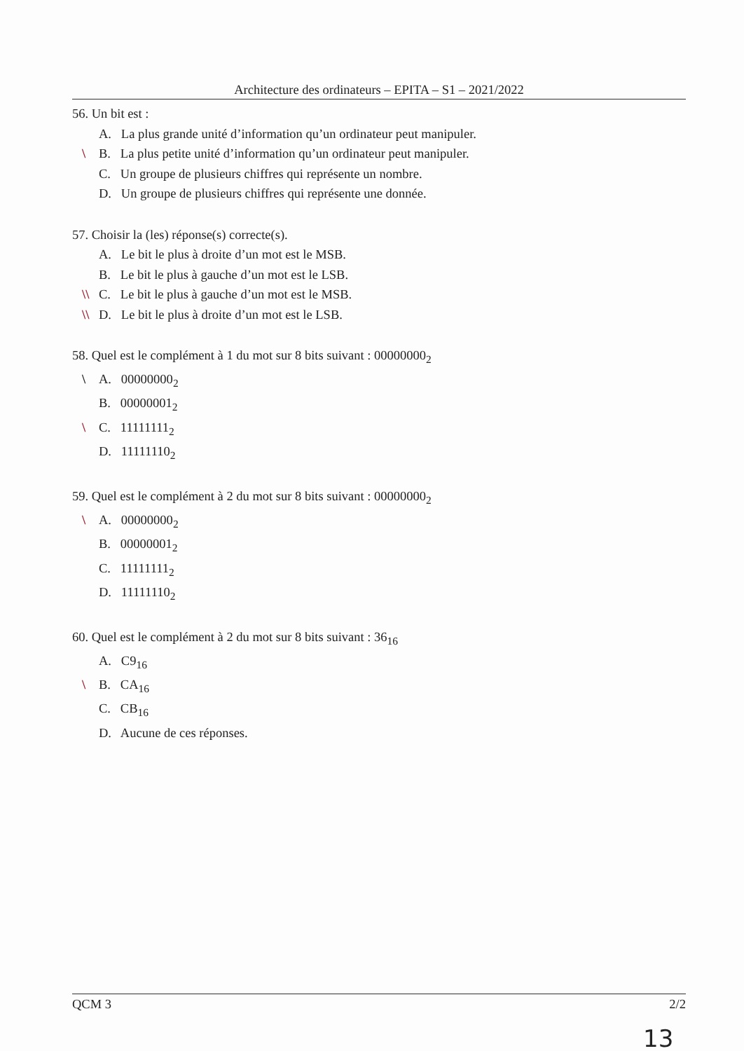Architecture des ordinateurs – EPITA – S1 – 2021/2022
56. Un bit est :
A. La plus grande unité d’information qu’un ordinateur peut manipuler.
\ B. La plus petite unité d’information qu’un ordinateur peut manipuler.
C. Un groupe de plusieurs chiffres qui représente un nombre.
D. Un groupe de plusieurs chiffres qui représente une donnée.
57. Choisir la (les) réponse(s) correcte(s).
A. Le bit le plus à droite d’un mot est le MSB.
B. Le bit le plus à gauche d’un mot est le LSB.
\\ C. Le bit le plus à gauche d’un mot est le MSB.
\\ D. Le bit le plus à droite d’un mot est le LSB.
58. Quel est le complément à 1 du mot sur 8 bits suivant : 00000000<sub>2</sub>
\ A. 00000000<sub>2</sub>
B. 00000001<sub>2</sub>
\ C. 11111111<sub>2</sub>
D. 11111110<sub>2</sub>
59. Quel est le complément à 2 du mot sur 8 bits suivant : 00000000<sub>2</sub>
\ A. 00000000<sub>2</sub>
B. 00000001<sub>2</sub>
C. 11111111<sub>2</sub>
D. 11111110<sub>2</sub>
60. Quel est le complément à 2 du mot sur 8 bits suivant : 36<sub>16</sub>
A. C9<sub>16</sub>
\ B. CA<sub>16</sub>
C. CB<sub>16</sub>
D. Aucune de ces réponses.
QCM 3 2/2
13